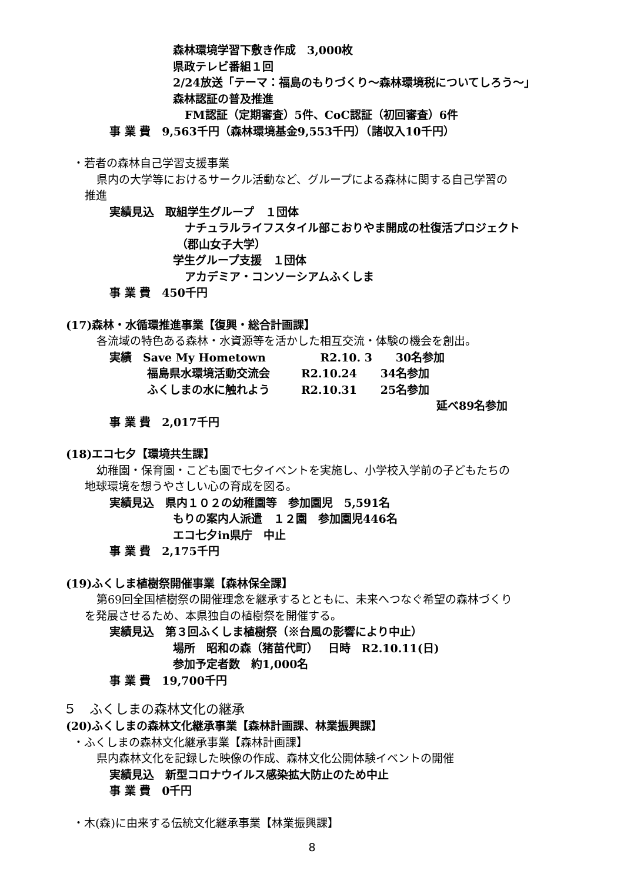森林環境学習下敷き作成　3,000枚
県政テレビ番組１回
2/24放送「テーマ：福島のもりづくり～森林環境税についてしろう～」
森林認証の普及推進
FM認証（定期審査）5件、CoC認証（初回審査）6件
事 業 費　9,563千円（森林環境基金9,553千円）（諸収入10千円）
・若者の森林自己学習支援事業
県内の大学等におけるサークル活動など、グループによる森林に関する自己学習の
推進
実績見込　取組学生グループ　１団体
ナチュラルライフスタイル部こおりやま開成の杜復活プロジェクト
（郡山女子大学）
学生グループ支援　１団体
アカデミア・コンソーシアムふくしま
事 業 費　450千円
(17)森林・水循環推進事業【復興・総合計画課】
各流域の特色ある森林・水資源等を活かした相互交流・体験の機会を創出。
実績　Save My Hometown R2.10. 3 30名参加
福島県水環境活動交流会 R2.10.24 34名参加
ふくしまの水に触れよう R2.10.31 25名参加
延べ89名参加
事 業 費　2,017千円
(18)エコ七夕【環境共生課】
幼稚園・保育園・こども園で七夕イベントを実施し、小学校入学前の子どもたちの
地球環境を想うやさしい心の育成を図る。
実績見込　県内１０２の幼稚園等　参加園児　5,591名
もりの案内人派遣　１２園　参加園児446名
エコ七夕in県庁　中止
事 業 費　2,175千円
(19)ふくしま植樹祭開催事業【森林保全課】
第69回全国植樹祭の開催理念を継承するとともに、未来へつなぐ希望の森林づくり
を発展させるため、本県独自の植樹祭を開催する。
実績見込　第３回ふくしま植樹祭（※台風の影響により中止）
場所　昭和の森（猪苗代町）　 日時　R2.10.11(日)
参加予定者数　約1,000名
事 業 費　19,700千円
５　ふくしまの森林文化の継承
(20)ふくしまの森林文化継承事業【森林計画課、林業振興課】
・ふくしまの森林文化継承事業【森林計画課】
県内森林文化を記録した映像の作成、森林文化公開体験イベントの開催
実績見込　新型コロナウイルス感染拡大防止のため中止
事 業 費　0千円
・木(森)に由来する伝統文化継承事業【林業振興課】
8